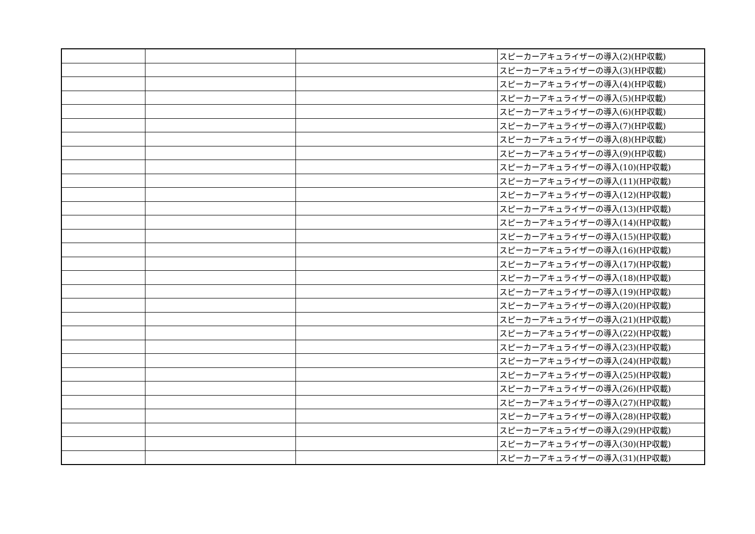| | | | スピーカーアキュライザーの導入(2)(HP収載) |
| | | | スピーカーアキュライザーの導入(3)(HP収載) |
| | | | スピーカーアキュライザーの導入(4)(HP収載) |
| | | | スピーカーアキュライザーの導入(5)(HP収載) |
| | | | スピーカーアキュライザーの導入(6)(HP収載) |
| | | | スピーカーアキュライザーの導入(7)(HP収載) |
| | | | スピーカーアキュライザーの導入(8)(HP収載) |
| | | | スピーカーアキュライザーの導入(9)(HP収載) |
| | | | スピーカーアキュライザーの導入(10)(HP収載) |
| | | | スピーカーアキュライザーの導入(11)(HP収載) |
| | | | スピーカーアキュライザーの導入(12)(HP収載) |
| | | | スピーカーアキュライザーの導入(13)(HP収載) |
| | | | スピーカーアキュライザーの導入(14)(HP収載) |
| | | | スピーカーアキュライザーの導入(15)(HP収載) |
| | | | スピーカーアキュライザーの導入(16)(HP収載) |
| | | | スピーカーアキュライザーの導入(17)(HP収載) |
| | | | スピーカーアキュライザーの導入(18)(HP収載) |
| | | | スピーカーアキュライザーの導入(19)(HP収載) |
| | | | スピーカーアキュライザーの導入(20)(HP収載) |
| | | | スピーカーアキュライザーの導入(21)(HP収載) |
| | | | スピーカーアキュライザーの導入(22)(HP収載) |
| | | | スピーカーアキュライザーの導入(23)(HP収載) |
| | | | スピーカーアキュライザーの導入(24)(HP収載) |
| | | | スピーカーアキュライザーの導入(25)(HP収載) |
| | | | スピーカーアキュライザーの導入(26)(HP収載) |
| | | | スピーカーアキュライザーの導入(27)(HP収載) |
| | | | スピーカーアキュライザーの導入(28)(HP収載) |
| | | | スピーカーアキュライザーの導入(29)(HP収載) |
| | | | スピーカーアキュライザーの導入(30)(HP収載) |
| | | | スピーカーアキュライザーの導入(31)(HP収載) |